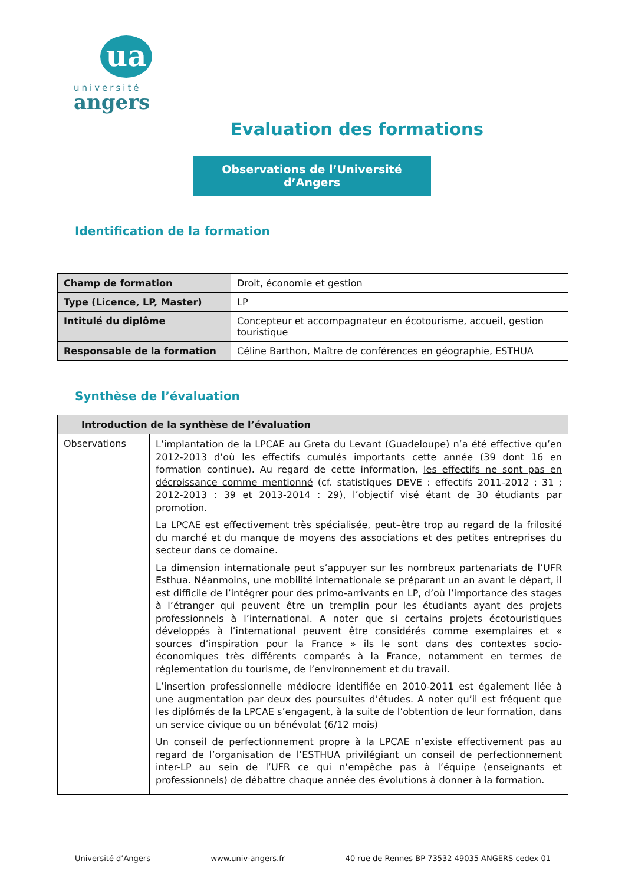ua
université
angers
Evaluation des formations
Observations de l’Université d’Angers
Identification de la formation
| Champ de formation | Droit, économie et gestion |
| Type (Licence, LP, Master) | LP |
| Intitulé du diplôme | Concepteur et accompagnateur en écotourisme, accueil, gestion touristique |
| Responsable de la formation | Céline Barthon, Maître de conférences en géographie, ESTHUA |
Synthèse de l’évaluation
| Introduction de la synthèse de l’évaluation | |
| --- | --- |
| Observations | L’implantation de la LPCAE au Greta du Levant (Guadeloupe) n’a été effective qu’en 2012-2013 d’où les effectifs cumulés importants cette année (39 dont 16 en formation continue). Au regard de cette information, les effectifs ne sont pas en décroissance comme mentionné (cf. statistiques DEVE : effectifs 2011-2012 : 31 ; 2012-2013 : 39 et 2013-2014 : 29), l’objectif visé étant de 30 étudiants par promotion. La LPCAE est effectivement très spécialisée, peut–être trop au regard de la frilosité du marché et du manque de moyens des associations et des petites entreprises du secteur dans ce domaine. La dimension internationale peut s’appuyer sur les nombreux partenariats de l’UFR Esthua. Néanmoins, une mobilité internationale se préparant un an avant le départ, il est difficile de l’intégrer pour des primo-arrivants en LP, d’où l’importance des stages à l’étranger qui peuvent être un tremplin pour les étudiants ayant des projets professionnels à l’international. A noter que si certains projets écotouristiques développés à l’international peuvent être considérés comme exemplaires et « sources d’inspiration pour la France » ils le sont dans des contextes socio-économiques très différents comparés à la France, notamment en termes de réglementation du tourisme, de l’environnement et du travail. L’insertion professionnelle médiocre identifiée en 2010-2011 est également liée à une augmentation par deux des poursuites d’études. A noter qu’il est fréquent que les diplômés de la LPCAE s’engagent, à la suite de l’obtention de leur formation, dans un service civique ou un bénévolat (6/12 mois) Un conseil de perfectionnement propre à la LPCAE n’existe effectivement pas au regard de l’organisation de l’ESTHUA privilégiant un conseil de perfectionnement inter-LP au sein de l’UFR ce qui n’empêche pas à l’équipe (enseignants et professionnels) de débattre chaque année des évolutions à donner à la formation. |
Université d’Angers www.univ-angers.fr 40 rue de Rennes BP 73532 49035 ANGERS cedex 01